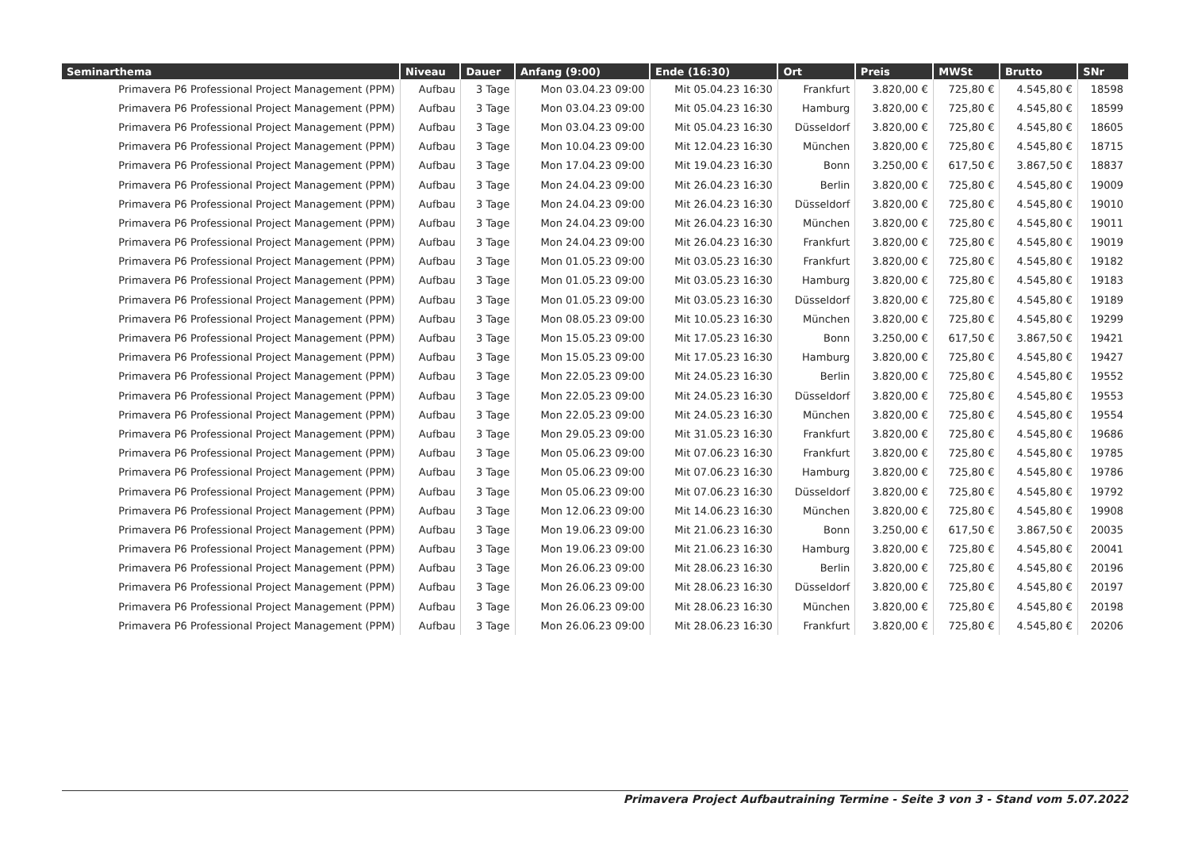| Seminarthema | Niveau | Dauer | Anfang (9:00) | Ende (16:30) | Ort | Preis | MWSt | Brutto | SNr |
| --- | --- | --- | --- | --- | --- | --- | --- | --- | --- |
| Primavera P6 Professional Project Management (PPM) | Aufbau | 3 Tage | Mon 03.04.23 09:00 | Mit 05.04.23 16:30 | Frankfurt | 3.820,00 € | 725,80 € | 4.545,80 € | 18598 |
| Primavera P6 Professional Project Management (PPM) | Aufbau | 3 Tage | Mon 03.04.23 09:00 | Mit 05.04.23 16:30 | Hamburg | 3.820,00 € | 725,80 € | 4.545,80 € | 18599 |
| Primavera P6 Professional Project Management (PPM) | Aufbau | 3 Tage | Mon 03.04.23 09:00 | Mit 05.04.23 16:30 | Düsseldorf | 3.820,00 € | 725,80 € | 4.545,80 € | 18605 |
| Primavera P6 Professional Project Management (PPM) | Aufbau | 3 Tage | Mon 10.04.23 09:00 | Mit 12.04.23 16:30 | München | 3.820,00 € | 725,80 € | 4.545,80 € | 18715 |
| Primavera P6 Professional Project Management (PPM) | Aufbau | 3 Tage | Mon 17.04.23 09:00 | Mit 19.04.23 16:30 | Bonn | 3.250,00 € | 617,50 € | 3.867,50 € | 18837 |
| Primavera P6 Professional Project Management (PPM) | Aufbau | 3 Tage | Mon 24.04.23 09:00 | Mit 26.04.23 16:30 | Berlin | 3.820,00 € | 725,80 € | 4.545,80 € | 19009 |
| Primavera P6 Professional Project Management (PPM) | Aufbau | 3 Tage | Mon 24.04.23 09:00 | Mit 26.04.23 16:30 | Düsseldorf | 3.820,00 € | 725,80 € | 4.545,80 € | 19010 |
| Primavera P6 Professional Project Management (PPM) | Aufbau | 3 Tage | Mon 24.04.23 09:00 | Mit 26.04.23 16:30 | München | 3.820,00 € | 725,80 € | 4.545,80 € | 19011 |
| Primavera P6 Professional Project Management (PPM) | Aufbau | 3 Tage | Mon 24.04.23 09:00 | Mit 26.04.23 16:30 | Frankfurt | 3.820,00 € | 725,80 € | 4.545,80 € | 19019 |
| Primavera P6 Professional Project Management (PPM) | Aufbau | 3 Tage | Mon 01.05.23 09:00 | Mit 03.05.23 16:30 | Frankfurt | 3.820,00 € | 725,80 € | 4.545,80 € | 19182 |
| Primavera P6 Professional Project Management (PPM) | Aufbau | 3 Tage | Mon 01.05.23 09:00 | Mit 03.05.23 16:30 | Hamburg | 3.820,00 € | 725,80 € | 4.545,80 € | 19183 |
| Primavera P6 Professional Project Management (PPM) | Aufbau | 3 Tage | Mon 01.05.23 09:00 | Mit 03.05.23 16:30 | Düsseldorf | 3.820,00 € | 725,80 € | 4.545,80 € | 19189 |
| Primavera P6 Professional Project Management (PPM) | Aufbau | 3 Tage | Mon 08.05.23 09:00 | Mit 10.05.23 16:30 | München | 3.820,00 € | 725,80 € | 4.545,80 € | 19299 |
| Primavera P6 Professional Project Management (PPM) | Aufbau | 3 Tage | Mon 15.05.23 09:00 | Mit 17.05.23 16:30 | Bonn | 3.250,00 € | 617,50 € | 3.867,50 € | 19421 |
| Primavera P6 Professional Project Management (PPM) | Aufbau | 3 Tage | Mon 15.05.23 09:00 | Mit 17.05.23 16:30 | Hamburg | 3.820,00 € | 725,80 € | 4.545,80 € | 19427 |
| Primavera P6 Professional Project Management (PPM) | Aufbau | 3 Tage | Mon 22.05.23 09:00 | Mit 24.05.23 16:30 | Berlin | 3.820,00 € | 725,80 € | 4.545,80 € | 19552 |
| Primavera P6 Professional Project Management (PPM) | Aufbau | 3 Tage | Mon 22.05.23 09:00 | Mit 24.05.23 16:30 | Düsseldorf | 3.820,00 € | 725,80 € | 4.545,80 € | 19553 |
| Primavera P6 Professional Project Management (PPM) | Aufbau | 3 Tage | Mon 22.05.23 09:00 | Mit 24.05.23 16:30 | München | 3.820,00 € | 725,80 € | 4.545,80 € | 19554 |
| Primavera P6 Professional Project Management (PPM) | Aufbau | 3 Tage | Mon 29.05.23 09:00 | Mit 31.05.23 16:30 | Frankfurt | 3.820,00 € | 725,80 € | 4.545,80 € | 19686 |
| Primavera P6 Professional Project Management (PPM) | Aufbau | 3 Tage | Mon 05.06.23 09:00 | Mit 07.06.23 16:30 | Frankfurt | 3.820,00 € | 725,80 € | 4.545,80 € | 19785 |
| Primavera P6 Professional Project Management (PPM) | Aufbau | 3 Tage | Mon 05.06.23 09:00 | Mit 07.06.23 16:30 | Hamburg | 3.820,00 € | 725,80 € | 4.545,80 € | 19786 |
| Primavera P6 Professional Project Management (PPM) | Aufbau | 3 Tage | Mon 05.06.23 09:00 | Mit 07.06.23 16:30 | Düsseldorf | 3.820,00 € | 725,80 € | 4.545,80 € | 19792 |
| Primavera P6 Professional Project Management (PPM) | Aufbau | 3 Tage | Mon 12.06.23 09:00 | Mit 14.06.23 16:30 | München | 3.820,00 € | 725,80 € | 4.545,80 € | 19908 |
| Primavera P6 Professional Project Management (PPM) | Aufbau | 3 Tage | Mon 19.06.23 09:00 | Mit 21.06.23 16:30 | Bonn | 3.250,00 € | 617,50 € | 3.867,50 € | 20035 |
| Primavera P6 Professional Project Management (PPM) | Aufbau | 3 Tage | Mon 19.06.23 09:00 | Mit 21.06.23 16:30 | Hamburg | 3.820,00 € | 725,80 € | 4.545,80 € | 20041 |
| Primavera P6 Professional Project Management (PPM) | Aufbau | 3 Tage | Mon 26.06.23 09:00 | Mit 28.06.23 16:30 | Berlin | 3.820,00 € | 725,80 € | 4.545,80 € | 20196 |
| Primavera P6 Professional Project Management (PPM) | Aufbau | 3 Tage | Mon 26.06.23 09:00 | Mit 28.06.23 16:30 | Düsseldorf | 3.820,00 € | 725,80 € | 4.545,80 € | 20197 |
| Primavera P6 Professional Project Management (PPM) | Aufbau | 3 Tage | Mon 26.06.23 09:00 | Mit 28.06.23 16:30 | München | 3.820,00 € | 725,80 € | 4.545,80 € | 20198 |
| Primavera P6 Professional Project Management (PPM) | Aufbau | 3 Tage | Mon 26.06.23 09:00 | Mit 28.06.23 16:30 | Frankfurt | 3.820,00 € | 725,80 € | 4.545,80 € | 20206 |
Primavera Project Aufbautraining Termine - Seite 3 von 3 - Stand vom 5.07.2022